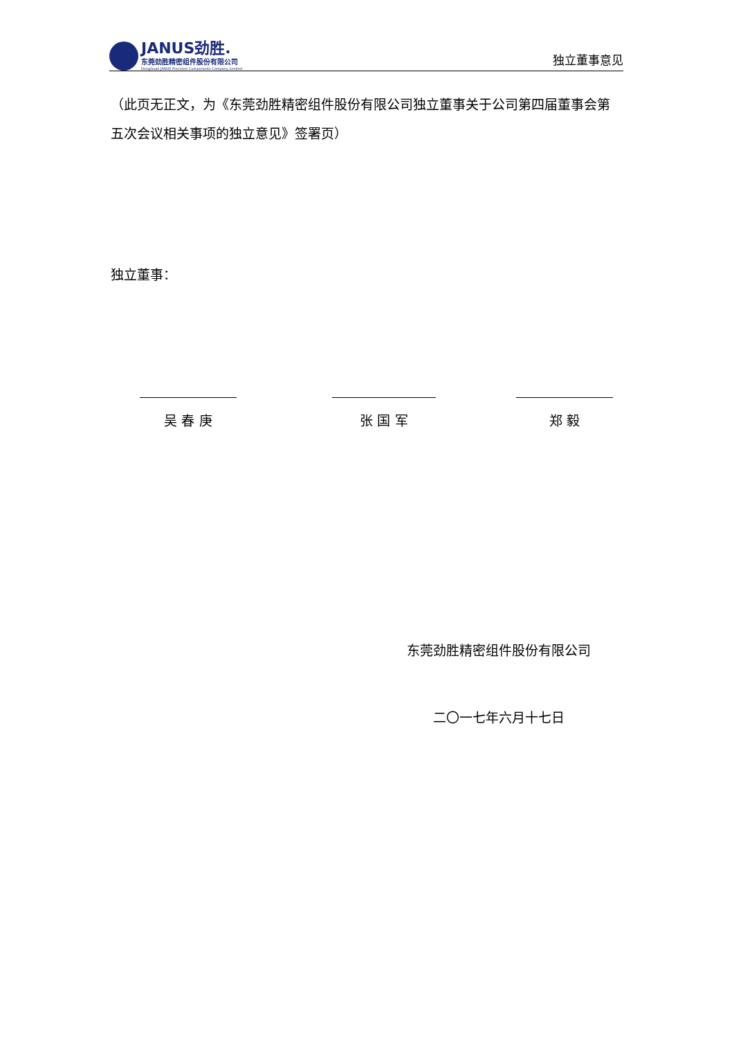JANUS劲胜.
东莞劲胜精密组件股份有限公司
DongGuan JANUS Precision Components Company Limited
独立董事意见
（此页无正文，为《东莞劲胜精密组件股份有限公司独立董事关于公司第四届董事会第五次会议相关事项的独立意见》签署页）
独立董事：
吴 春 庚 张 国 军 郑 毅
东莞劲胜精密组件股份有限公司
二〇一七年六月十七日